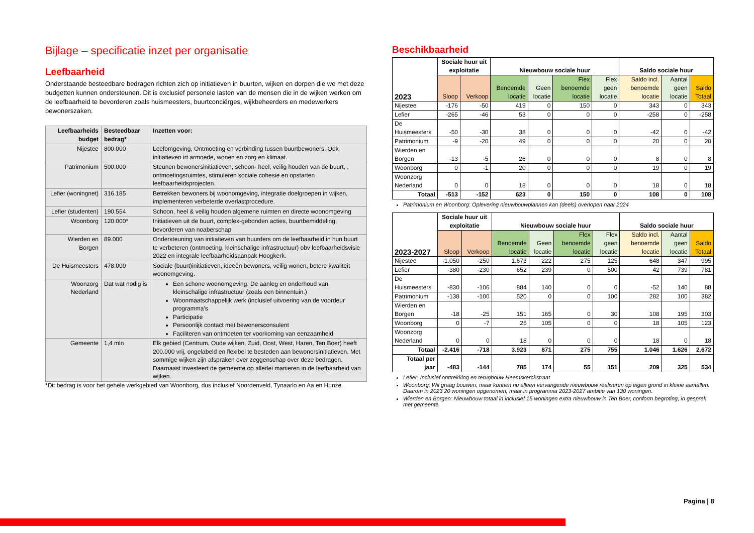Bijlage – specificatie inzet per organisatie
Leefbaarheid
Onderstaande besteedbare bedragen richten zich op initiatieven in buurten, wijken en dorpen die we met deze budgetten kunnen ondersteunen. Dit is exclusief personele lasten van de mensen die in de wijken werken om de leefbaarheid te bevorderen zoals huismeesters, buurtconciërges, wijkbeheerders en medewerkers bewonerszaken.
| Leefbaarheids budget | Besteedbaar bedrag* | Inzetten voor: |
| --- | --- | --- |
| Nijestee | 800.000 | Leefomgeving, Ontmoeting en verbinding tussen buurtbewoners. Ook initiatieven irt armoede, wonen en zorg en klimaat. |
| Patrimonium | 500.000 | Steunen bewonersinitiatieven, schoon- heel, veilig houden van de buurt, , ontmoetingsruimtes, stimuleren sociale cohesie en opstarten leefbaarheidsprojecten. |
| Lefier (woningnet) | 316.185 | Betrekken bewoners bij woonomgeving, integratie doelgroepen in wijken, implementeren verbeterde overlastprocedure. |
| Lefier (studenten) | 190.554 | Schoon, heel & veilig houden algemene ruimten en directe woonomgeving |
| Woonborg | 120.000* | Initiatieven uit de buurt, complex-gebonden acties, buurtbemiddeling, bevorderen van noaberschap |
| Wierden en Borgen | 89.000 | Ondersteuning van initiatieven van huurders om de leefbaarheid in hun buurt te verbeteren (ontmoeting, kleinschalige infrastructuur) obv leefbaarheidsvisie 2022 en integrale leefbaarheidsaanpak Hoogkerk. |
| De Huismeesters | 478.000 | Sociale (buurt)initiatieven, ideeën bewoners, veilig wonen, betere kwaliteit woonomgeving. |
| Woonzorg Nederland | Dat wat nodig is | Een schone woonomgeving, De aanleg en onderhoud van kleinschalige infrastructuur (zoals een binnentuin.) Woonmaatschappelijk werk (inclusief uitvoering van de voordeur programma’s Participatie Persoonlijk contact met bewonersconsulent Faciliteren van ontmoeten ter voorkoming van eenzaamheid |
| Gemeente | 1,4 mln | Elk gebied (Centrum, Oude wijken, Zuid, Oost, West, Haren, Ten Boer) heeft 200.000 vrij, ongelabeld en flexibel te besteden aan bewonersinitiatieven. Met sommige wijken zijn afspraken over zeggenschap over deze bedragen. Daarnaast investeert de gemeente op allerlei manieren in de leefbaarheid van wijken. |
*Dit bedrag is voor het gehele werkgebied van Woonborg, dus inclusief Noordenveld, Tynaarlo en Aa en Hunze.
Beschikbaarheid
| 2023 | Sociale huur uit exploitatie | | Nieuwbouw sociale huur | | | | Saldo sociale huur | | |
| --- | --- | --- | --- | --- | --- | --- | --- | --- | --- |
| | Sloop | Verkoop | Benoemde locatie | Geen locatie | Flex benoemde locatie | Flex geen locatie | Saldo incl. benoemde locatie | Aantal geen locatie | Saldo Totaal |
| Nijestee | -176 | -50 | 419 | 0 | 150 | 0 | 343 | 0 | 343 |
| Lefier | -265 | -46 | 53 | 0 | 0 | 0 | -258 | 0 | -258 |
| De Huismeesters | -50 | -30 | 38 | 0 | 0 | 0 | -42 | 0 | -42 |
| Patrimonium | -9 | -20 | 49 | 0 | 0 | 0 | 20 | 0 | 20 |
| Wierden en Borgen | -13 | -5 | 26 | 0 | 0 | 0 | 8 | 0 | 8 |
| Woonborg | 0 | -1 | 20 | 0 | 0 | 0 | 19 | 0 | 19 |
| Woonzorg Nederland | 0 | 0 | 18 | 0 | 0 | 0 | 18 | 0 | 18 |
| Totaal | -513 | -152 | 623 | 0 | 150 | 0 | 108 | 0 | 108 |
Patrimonium en Woonborg: Oplevering nieuwbouwplannen kan (deels) overlopen naar 2024
| 2023-2027 | Sociale huur uit exploitatie | | Nieuwbouw sociale huur | | | | Saldo sociale huur | | |
| --- | --- | --- | --- | --- | --- | --- | --- | --- | --- |
| | Sloop | Verkoop | Benoemde locatie | Geen locatie | Flex benoemde locatie | Flex geen locatie | Saldo incl. benoemde locatie | Aantal geen locatie | Saldo Totaal |
| Nijestee | -1.050 | -250 | 1.673 | 222 | 275 | 125 | 648 | 347 | 995 |
| Lefier | -380 | -230 | 652 | 239 | 0 | 500 | 42 | 739 | 781 |
| De Huismeesters | -830 | -106 | 884 | 140 | 0 | 0 | -52 | 140 | 88 |
| Patrimonium | -138 | -100 | 520 | 0 | 0 | 100 | 282 | 100 | 382 |
| Wierden en Borgen | -18 | -25 | 151 | 165 | 0 | 30 | 108 | 195 | 303 |
| Woonborg | 0 | -7 | 25 | 105 | 0 | 0 | 18 | 105 | 123 |
| Woonzorg Nederland | 0 | 0 | 18 | 0 | 0 | 0 | 18 | 0 | 18 |
| Totaal | -2.416 | -718 | 3.923 | 871 | 275 | 755 | 1.046 | 1.626 | 2.672 |
| Totaal per jaar | -483 | -144 | 785 | 174 | 55 | 151 | 209 | 325 | 534 |
Lefier: Inclusief onttrekking en terugbouw Heemskerckstraat
Woonborg: Wil graag bouwen, maar kunnen nu alleen vervangende nieuwbouw realiseren op eigen grond in kleine aantallen. Daarom in 2023 20 woningen opgenomen, maar in programma 2023-2027 ambitie van 130 woningen.
Wierden en Borgen: Nieuwbouw totaal in inclusief 15 woningen extra nieuwbouw in Ten Boer, conform begroting, in gesprek met gemeente.
Pagina | 8